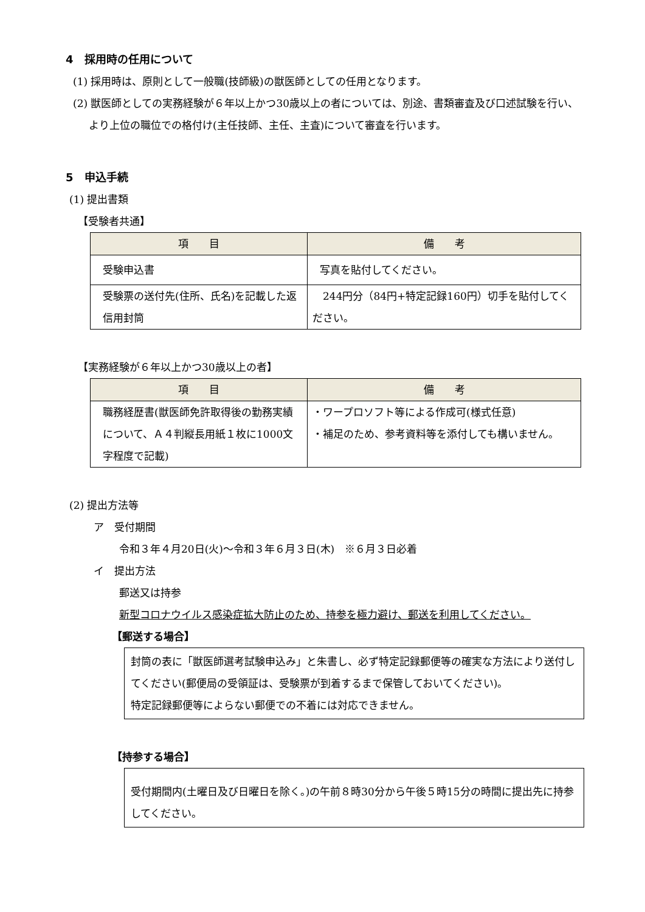4　採用時の任用について
(1) 採用時は、原則として一般職(技師級)の獣医師としての任用となります。
(2) 獣医師としての実務経験が６年以上かつ30歳以上の者については、別途、書類審査及び口述試験を行い、より上位の職位での格付け(主任技師、主任、主査)について審査を行います。
5　申込手続
(1) 提出書類
【受験者共通】
| 項 目 | 備 考 |
| --- | --- |
| 受験申込書 | 写真を貼付してください。 |
| 受験票の送付先(住所、氏名)を記載した返信用封筒 | 244円分（84円+特定記録160円）切手を貼付してください。 |
【実務経験が６年以上かつ30歳以上の者】
| 項 目 | 備 考 |
| --- | --- |
| 職務経歴書(獣医師免許取得後の勤務実績について、Ａ４判縦長用紙１枚に1000文字程度で記載) | ・ワープロソフト等による作成可(様式任意) ・補足のため、参考資料等を添付しても構いません。 |
(2) 提出方法等
ア　受付期間
令和３年４月20日(火)～令和３年６月３日(木)　※６月３日必着
イ　提出方法
郵送又は持参
新型コロナウイルス感染症拡大防止のため、持参を極力避け、郵送を利用してください。
【郵送する場合】
封筒の表に「獣医師選考試験申込み」と朱書し、必ず特定記録郵便等の確実な方法により送付してください(郵便局の受領証は、受験票が到着するまで保管しておいてください)。
特定記録郵便等によらない郵便での不着には対応できません。
【持参する場合】
受付期間内(土曜日及び日曜日を除く。)の午前８時30分から午後５時15分の時間に提出先に持参してください。